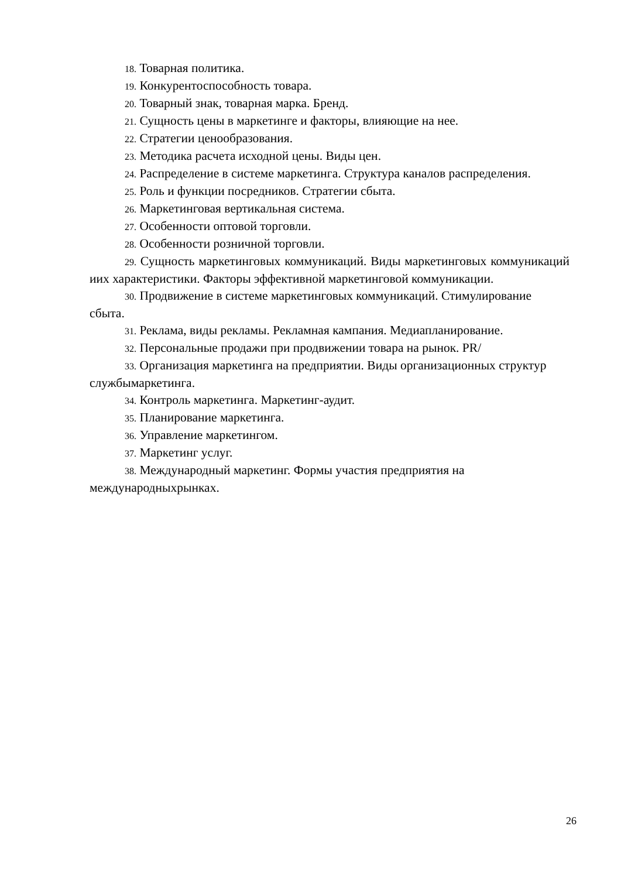18. Товарная политика.
19. Конкурентоспособность товара.
20. Товарный знак, товарная марка. Бренд.
21. Сущность цены в маркетинге и факторы, влияющие на нее.
22. Стратегии ценообразования.
23. Методика расчета исходной цены. Виды цен.
24. Распределение в системе маркетинга. Структура каналов распределения.
25. Роль и функции посредников. Стратегии сбыта.
26. Маркетинговая вертикальная система.
27. Особенности оптовой торговли.
28. Особенности розничной торговли.
29. Сущность маркетинговых коммуникаций. Виды маркетинговых коммуникаций иих характеристики. Факторы эффективной маркетинговой коммуникации.
30. Продвижение в системе маркетинговых коммуникаций. Стимулирование сбыта.
31. Реклама, виды рекламы. Рекламная кампания. Медиапланирование.
32. Персональные продажи при продвижении товара на рынок. PR/
33. Организация маркетинга на предприятии. Виды организационных структур службымаркетинга.
34. Контроль маркетинга. Маркетинг-аудит.
35. Планирование маркетинга.
36. Управление маркетингом.
37. Маркетинг услуг.
38. Международный маркетинг. Формы участия предприятия на международныхрынках.
26